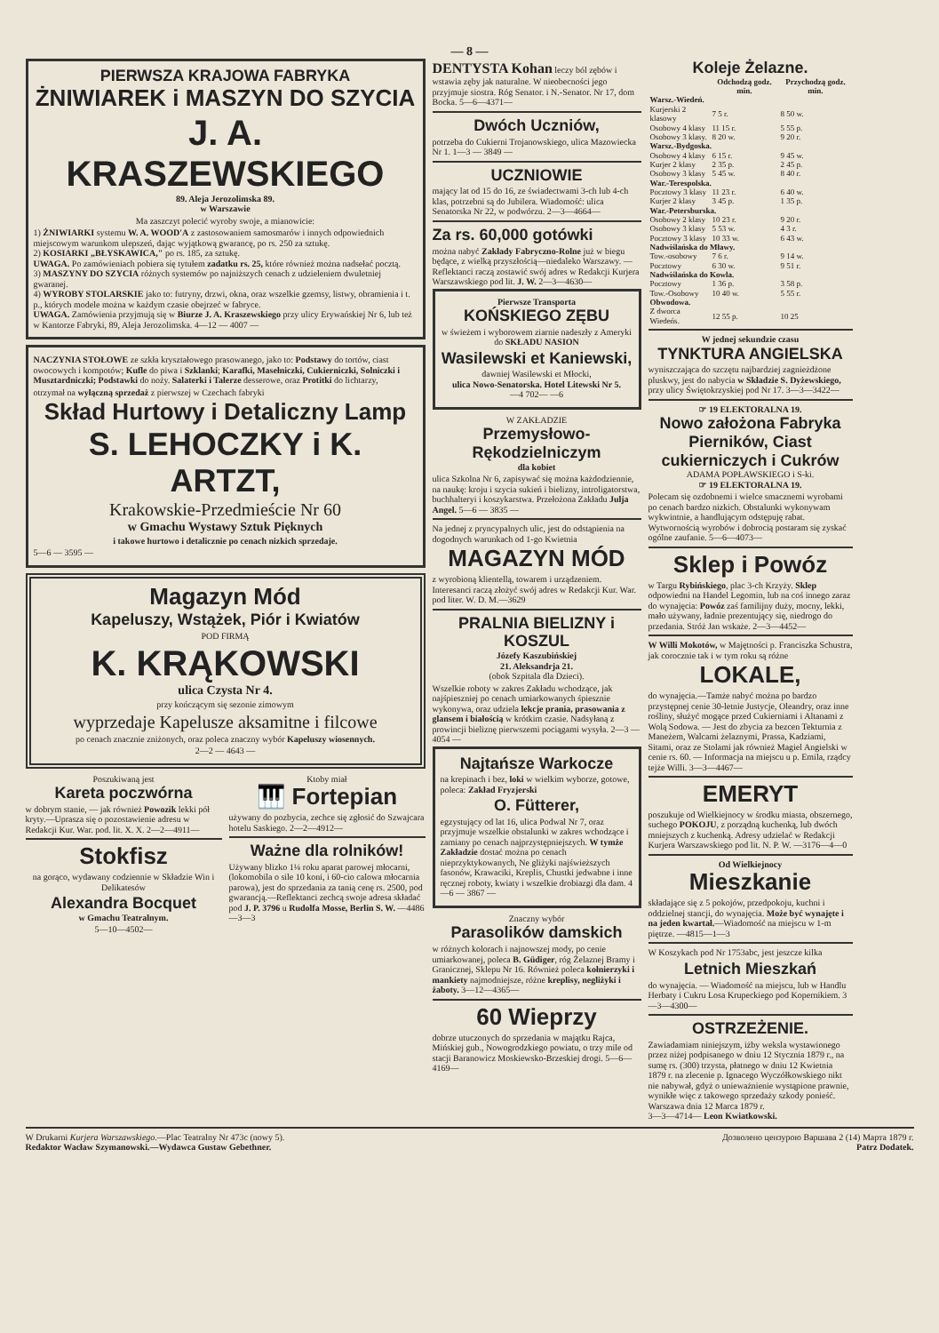— 8 —
PIERWSZA KRAJOWA FABRYKA
ŻNIWIAREK i MASZYN DO SZYCIA
J. A. KRASZEWSKIEGO
89. Aleja Jerozolimska 89.
w Warszawie
Ma zaszczyt polecić wyroby swoje, a mianowicie:
1) ŻNIWIARKI systemu W. A. WOOD'A z zastosowaniem samosmarów i innych odpowiednich miejscowym warunkom ulepszeń, dając wyjątkową gwarancę, po rs. 250 za sztukę.
2) KOSIARKI „BŁYSKAWICA," po rs. 185, za sztukę.
UWAGA. Po zamówieniach pobiera się tytułem zadatku rs. 25, które również można nadsełać pocztą.
3) MASZYNY DO SZYCIA różnych systemów po najniższych cenach z udzieleniem dwuletniej gwaranej.
4) WYROBY STOLARSKIE jako to: futryny, drzwi, okna, oraz wszelkie gzemsy, listwy, obramienia i t. p., których modele można w każdym czasie obejrzeć w fabryce.
UWAGA. Zamówienia przyjmują się w Biurze J. A. Kraszewskiego przy ulicy Erywańskiej Nr 6, lub też w Kantorze Fabryki, 89, Aleja Jerozolimska. 4—12 — 4007 —
NACZYNIA STOŁOWE ze szkła kryształowego prasowanego, jako to: Podstawy do tortów, ciast owocowych i kompotów; Kufle do piwa i Szklanki; Karafki, Masełniczki, Cukierniczki, Solniczki i Musztardniczki; Podstawki do noży. Salaterki i Talerze desserowe, oraz Protitki do lichtarzy,
otrzymał na wyłączną sprzedaż z pierwszej w Czechach fabryki
Skład Hurtowy i Detaliczny Lamp
S. LEHOCZKY i K. ARTZT,
Krakowskie-Przedmieście Nr 60
w Gmachu Wystawy Sztuk Pięknych
i takowe hurtowo i detalicznie po cenach nizkich sprzedaje.
5—6 — 3595 —
Magazyn Mód
Kapeluszy, Wstążek, Piór i Kwiatów
POD FIRMĄ
K. KRĄKOWSKI
ulica Czysta Nr 4.
przy kończącym się sezonie zimowym
wyprzedaje Kapelusze aksamitne i filcowe
po cenach znacznie zniżonych, oraz poleca znaczny wybór Kapeluszy wiosennych.
2—2 — 4643 —
Poszukiwaną jest
Kareta poczwórna
w dobrym stanie, — jak również Powozik lekki pół kryty.—Uprasza się o pozostawienie adresu w Redakcji Kur. War. pod. lit. X. X. 2—2—4911—
Stokfisz
na gorąco, wydawany codziennie w Składzie Win i Delikatesów
Alexandra Bocquet
w Gmachu Teatralnym.
5—10—4502—
Ktoby miał
🎹 Fortepian
używany do pozbycia, zechce się zgłosić do Szwajcara hotelu Saskiego. 2—2—4912—
Ważne dla rolników!
Używany blizko 1¼ roku aparat parowej młocarni, (lokomobila o sile 10 koni, i 60-cio calowa młocarnia parowa), jest do sprzedania za tanią cenę rs. 2500, pod gwarancją.—Reflektanci zechcą swoje adresa składać pod J. P. 3796 u Rudolfa Mosse, Berlin S. W. —4486—3—3
DENTYSTA Kohan leczy ból zębów i wstawia zęby jak naturalne. W nieobecności jego przyjmuje siostra. Róg Senator. i N.-Senator. Nr 17, dom Bocka. 5—6—4371—
Dwóch Uczniów,
potrzeba do Cukierni Trojanowskiego, ulica Mazowiecka Nr 1. 1—3 — 3849 —
UCZNIOWIE
mający lat od 15 do 16, ze świadectwami 3-ch lub 4-ch klas, potrzebni są do Jubilera. Wiadomość: ulica Senatorska Nr 22, w podwórzu. 2—3—4664—
Za rs. 60,000 gotówki
można nabyć Zakłady Fabryczno-Rolne już w biegu będące, z wielką przyszłością—niedaleko Warszawy. — Reflektanci raczą zostawić swój adres w Redakcji Kurjera Warszawskiego pod lit. J. W. 2—3—4630—
Pierwsze Transporta
KOŃSKIEGO ZĘBU
w świeżem i wyborowem ziarnie nadeszły z Ameryki do SKŁADU NASION
Wasilewski et Kaniewski,
dawniej Wasilewski et Młocki,
ulica Nowo-Senatorska. Hotel Litewski Nr 5.
—4 702— —6
W ZAKŁADZIE
Przemysłowo-Rękodzielniczym
dla kobiet
ulica Szkolna Nr 6, zapisywać się można każdodziennie, na naukę: kroju i szycia sukień i bielizny, introligatorstwa, buchhalteryi i koszykarstwa. Przełożona Zakładu Julja Angel. 5—6 — 3835 —
Na jednej z pryncypalnych ulic, jest do odstąpienia na dogodnych warunkach od 1-go Kwietnia
MAGAZYN MÓD
z wyrobioną klientellą, towarem i urządzeniem. Interesanci raczą złożyć swój adres w Redakcji Kur. War. pod liter. W. D. M.—3629
PRALNIA BIELIZNY i KOSZUL
Józefy Kaszubińskiej
21. Aleksandrja 21.
(obok Szpitala dla Dzieci).
Wszelkie roboty w zakres Zakładu wchodzące, jak najśpieszniej po cenach umiarkowanych śpiesznie wykonywa, oraz udziela lekcje prania, prasowania z glansem i białością w krótkim czasie. Nadsyłaną z prowincji bieliznę pierwszemi pociągami wysyła. 2—3 — 4054 —
Najtańsze Warkocze
na krepinach i bez, loki w wielkim wyborze, gotowe, poleca: Zakład Fryzjerski
O. Fütterer,
egzystujący od lat 16, ulica Podwal Nr 7, oraz przyjmuje wszelkie obstalunki w zakres wchodzące i zamiany po cenach najprzystępniejszych. W tymże Zakładzie dostać można po cenach nieprzyktykowanych, Ne gliżyki najświeższych fasonów, Krawaciki, Kreplis, Chustki jedwabne i inne ręcznej roboty, kwiaty i wszelkie drobiazgi dla dam. 4—6 — 3867 —
Znaczny wybór
Parasolików damskich
w różnych kolorach i najnowszej mody, po cenie umiarkowanej, poleca B. Güdiger, róg Żelaznej Bramy i Granicznej, Sklepu Nr 16. Również poleca kołnierzyki i mankiety najmodniejsze, różne kreplisy, negliżyki i żaboty. 3—12—4365—
60 Wieprzy
dobrze utuczonych do sprzedania w majątku Rajca, Mińskiej gub., Nowogrodzkiego powiatu, o trzy mile od stacji Baranowicz Moskiewsko-Brzeskiej drogi. 5—6—4169—
Koleje Żelazne.
| | Odchodzą godz. min. | Przychodzą godz. min. |
| --- | --- | --- |
| Warsz.-Wiedeń. | | |
| Kurjerski 2 klasowy | 7 5 r. | 8 50 w. |
| Osobowy 4 klasy | 11 15 r. | 5 55 p. |
| Osobowy 3 klasy. | 8 20 w. | 9 20 r. |
| Warsz.-Bydgoska. | | |
| Osobowy 4 klasy | 6 15 r. | 9 45 w. |
| Kurjer 2 klasy | 2 35 p. | 2 45 p. |
| Osobowy 3 klasy | 5 45 w. | 8 40 r. |
| War.-Terespolska. | | |
| Pocztowy 3 klasy | 11 23 r. | 6 40 w. |
| Kurjer 2 klasy | 3 45 p. | 1 35 p. |
| War.-Petersburska. | | |
| Osobowy 2 klasy | 10 23 r. | 9 20 r. |
| Osobowy 3 klasy | 5 53 w. | 4 3 r. |
| Pocztowy 3 klasy | 10 33 w. | 6 43 w. |
| Nadwiślańska do Mławy. | | |
| Tow.-osobowy | 7 6 r. | 9 14 w. |
| Pocztowy | 6 30 w. | 9 51 r. |
| Nadwiślańska do Kowla. | | |
| Pocztowy | 1 36 p. | 3 58 p. |
| Tow.-Osobowy | 10 40 w. | 5 55 r. |
| Obwodowa. | | |
| Z dworca Wiedeńs. | 12 55 p. | 10 25 |
W jednej sekundzie czasu
TYNKTURA ANGIELSKA
wyniszczająca do szczętu najbardziej zagnieżdżone pluskwy, jest do nabycia w Składzie S. Dyżewskiego, przy ulicy Świętokrzyskiej pod Nr 17. 3—3—3422—
☞ 19 ELEKTORALNA 19.
Nowo założona Fabryka Pierników, Ciast cukierniczych i Cukrów
ADAMA POPŁAWSKIEGO i S-ki.
☞ 19 ELEKTORALNA 19.
Polecam się ozdobnemi i wielce smacznemi wyrobami po cenach bardzo nizkich. Obstalunki wykonywam wykwintnie, a handlującym odstępuję rabat. Wytwornością wyrobów i dobrocią postaram się zyskać ogólne zaufanie. 5—6—4073—
Sklep i Powóz
w Targu Rybińskiego, plac 3-ch Krzyży. Sklep odpowiedni na Handel Legomin, lub na coś innego zaraz do wynajęcia: Powóz zaś familijny duży, mocny, lekki, mało używany, ładnie prezentujący się, niedrogo do przedania. Stróż Jan wskaże. 2—3—4452—
W Willi Mokotów, w Majętności p. Franciszka Schustra, jak corocznie tak i w tym roku są różne
LOKALE,
do wynajęcia.—Tamże nabyć można po bardzo przystępnej cenie 30-letnie Justycje, Oleandry, oraz inne rośliny, służyć mogące przed Cukierniami i Altanami z Wolą Sodowa. — Jest do zbycia za bezcen Tekturnia z Maneżem, Walcami żelaznymi, Prassa, Kadziami, Sitami, oraz ze Stolami jak również Magiel Angielski w cenie rs. 60. — Informacja na miejscu u p. Emila, rządcy tejże Willi. 3—3—4467—
EMERYT
poszukuje od Wielkiejnocy w środku miasta, obszernego, suchego POKOJU, z porządną kuchenką, lub dwóch mniejszych z kuchenką. Adresy udzielać w Redakcji Kurjera Warszawskiego pod lit. N. P. W. —3176—4—0
Od Wielkiejnocy
Mieszkanie
składające się z 5 pokojów, przedpokoju, kuchni i oddzielnej stancji, do wynajęcia. Może być wynajęte i na jeden kwartał.—Wiadomość na miejscu w 1-m piętrze. —4815—1—3
W Koszykach pod Nr 1753abc, jest jeszcze kilka
Letnich Mieszkań
do wynajęcia. — Wiadomość na miejscu, lub w Handlu Herbaty i Cukru Losa Krupeckiego pod Kopernikiem. 3—3—4300—
OSTRZEŻENIE.
Zawiadamiam niniejszym, iżby weksla wystawionego przez niżej podpisanego w dniu 12 Stycznia 1879 r., na sumę rs. (300) trzysta, płatnego w dniu 12 Kwietnia 1879 r. na zlecenie p. Ignacego Wyczółkowskiego nikt nie nabywał, gdyż o unieważnienie wystąpione prawnie, wynikłe więc z takowego sprzedaży szkody ponieść.
Warszawa dnia 12 Marca 1879 r.
3—3—4714— Leon Kwiatkowski.
W Drukarni Kurjera Warszawskiego.—Plac Teatralny Nr 473c (nowy 5). Дозволено цензурою Варшава 2 (14) Марта 1879 г.
Redaktor Wacław Szymanowski.—Wydawca Gustaw Gebethner. Patrz Dodatek.